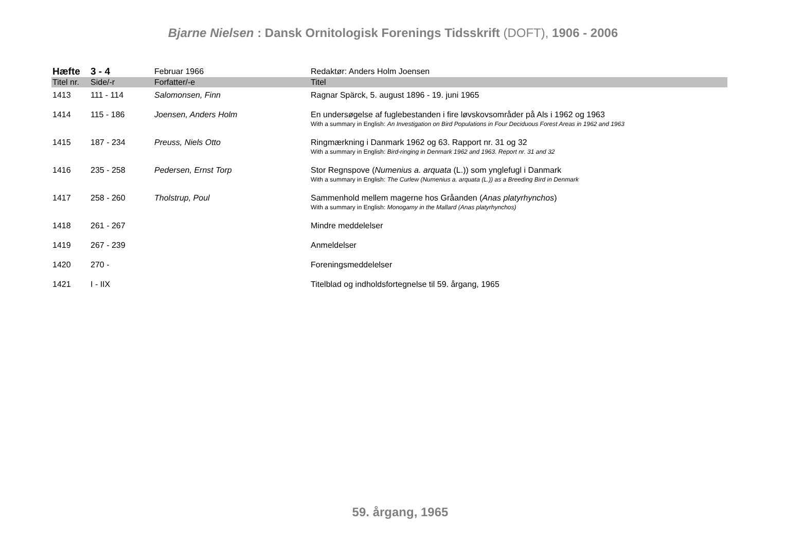Bjarne Nielsen : Dansk Ornitologisk Forenings Tidsskrift (DOFT), 1906 - 2006
| Hæfte | 3 - 4 | Februar 1966 | Redaktør: Anders Holm Joensen |
| Titel nr. | Side/-r | Forfatter/-e | Titel |
| 1413 | 111 - 114 | Salomonsen, Finn | Ragnar Spärck, 5. august 1896 - 19. juni 1965 |
| 1414 | 115 - 186 | Joensen, Anders Holm | En undersøgelse af fuglebestanden i fire løvskovsområder på Als i 1962 og 1963 With a summary in English: An Investigation on Bird Populations in Four Deciduous Forest Areas in 1962 and 1963 |
| 1415 | 187 - 234 | Preuss, Niels Otto | Ringmærkning i Danmark 1962 og 63. Rapport nr. 31 og 32 With a summary in English: Bird-ringing in Denmark 1962 and 1963. Report nr. 31 and 32 |
| 1416 | 235 - 258 | Pedersen, Ernst Torp | Stor Regnspove ( Numenius a. arquata (L.)) som ynglefugl i Danmark With a summary in English: The Curlew (Numenius a. arquata (L.)) as a Breeding Bird in Denmark |
| 1417 | 258 - 260 | Tholstrup, Poul | Sammenhold mellem magerne hos Gråanden ( Anas platyrhynchos ) With a summary in English: Monogamy in the Mallard (Anas platyrhynchos) |
| 1418 | 261 - 267 | | Mindre meddelelser |
| 1419 | 267 - 239 | | Anmeldelser |
| 1420 | 270 - | | Foreningsmeddelelser |
| 1421 | I - IIX | | Titelblad og indholdsfortegnelse til 59. årgang, 1965 |
59. årgang, 1965